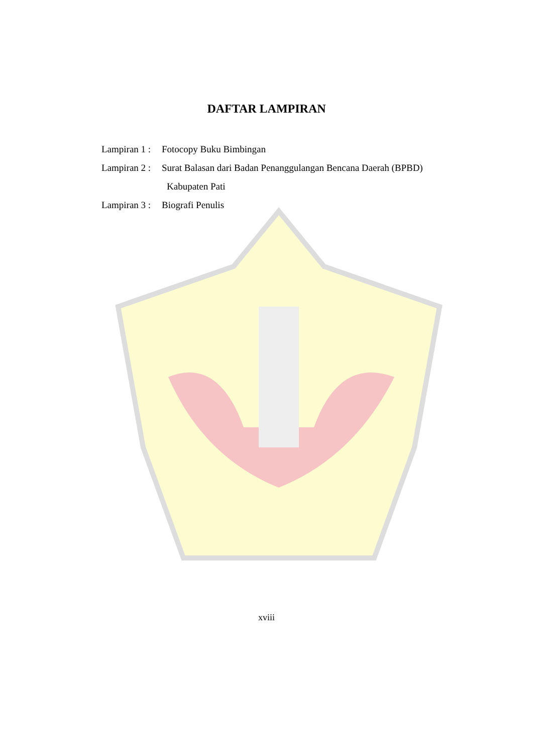DAFTAR LAMPIRAN
Lampiran 1 : Fotocopy Buku Bimbingan
Lampiran 2 : Surat Balasan dari Badan Penanggulangan Bencana Daerah (BPBD)
Kabupaten Pati
Lampiran 3 : Biografi Penulis
xviii